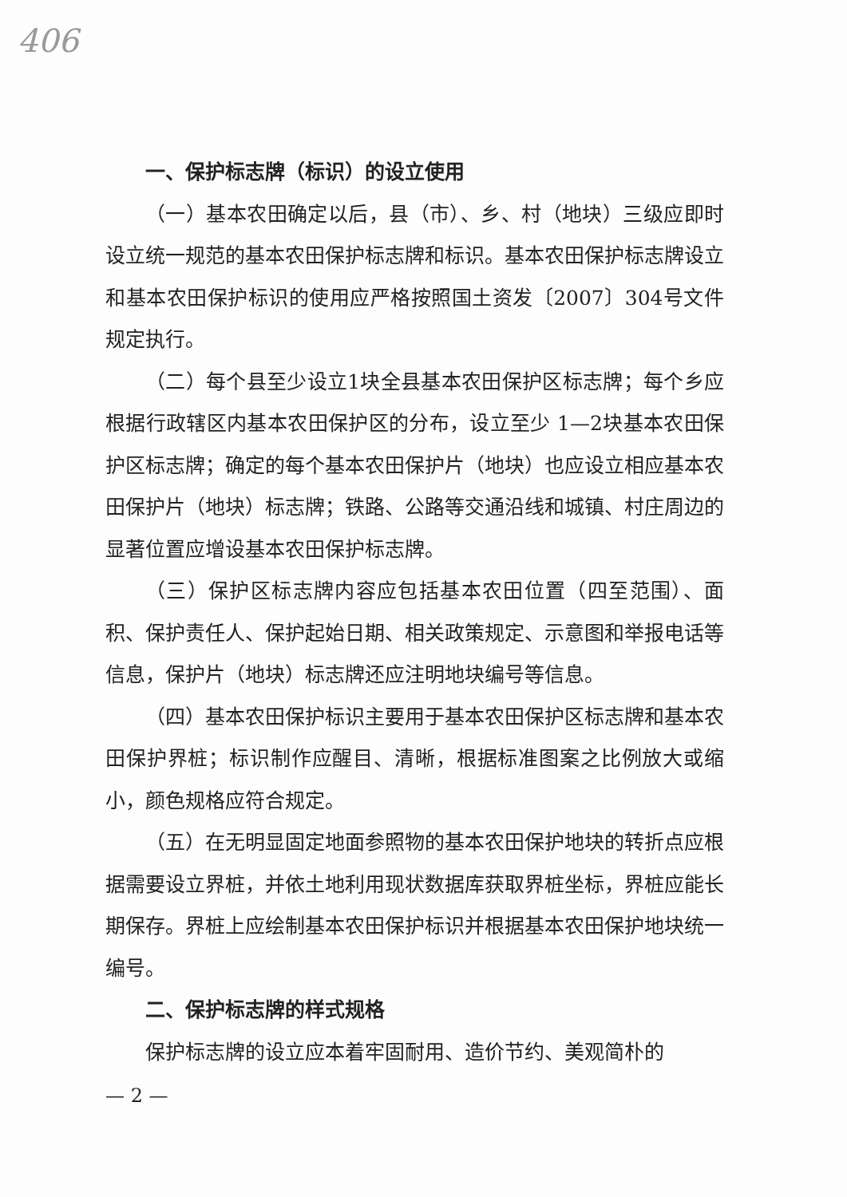406
一、保护标志牌（标识）的设立使用
（一）基本农田确定以后，县（市）、乡、村（地块）三级应即时设立统一规范的基本农田保护标志牌和标识。基本农田保护标志牌设立和基本农田保护标识的使用应严格按照国土资发〔2007〕304号文件规定执行。
（二）每个县至少设立1块全县基本农田保护区标志牌；每个乡应根据行政辖区内基本农田保护区的分布，设立至少 1—2块基本农田保护区标志牌；确定的每个基本农田保护片（地块）也应设立相应基本农田保护片（地块）标志牌；铁路、公路等交通沿线和城镇、村庄周边的显著位置应增设基本农田保护标志牌。
（三）保护区标志牌内容应包括基本农田位置（四至范围）、面积、保护责任人、保护起始日期、相关政策规定、示意图和举报电话等信息，保护片（地块）标志牌还应注明地块编号等信息。
（四）基本农田保护标识主要用于基本农田保护区标志牌和基本农田保护界桩；标识制作应醒目、清晰，根据标准图案之比例放大或缩小，颜色规格应符合规定。
（五）在无明显固定地面参照物的基本农田保护地块的转折点应根据需要设立界桩，并依土地利用现状数据库获取界桩坐标，界桩应能长期保存。界桩上应绘制基本农田保护标识并根据基本农田保护地块统一编号。
二、保护标志牌的样式规格
保护标志牌的设立应本着牢固耐用、造价节约、美观简朴的
— 2 —